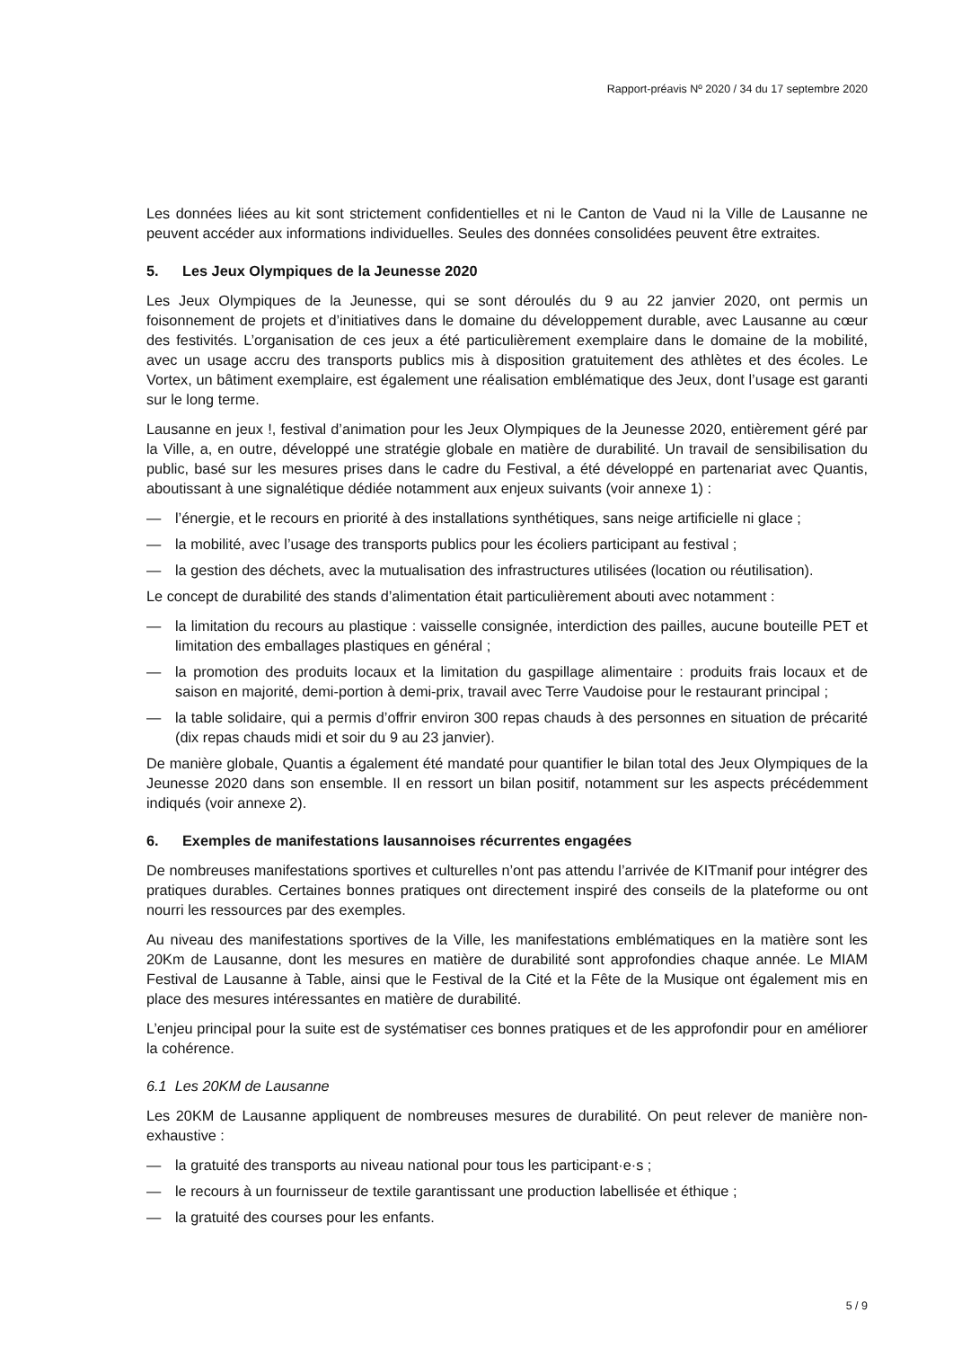Rapport-préavis Nº 2020 / 34 du 17 septembre 2020
Les données liées au kit sont strictement confidentielles et ni le Canton de Vaud ni la Ville de Lausanne ne peuvent accéder aux informations individuelles. Seules des données consolidées peuvent être extraites.
5. Les Jeux Olympiques de la Jeunesse 2020
Les Jeux Olympiques de la Jeunesse, qui se sont déroulés du 9 au 22 janvier 2020, ont permis un foisonnement de projets et d’initiatives dans le domaine du développement durable, avec Lausanne au cœur des festivités. L’organisation de ces jeux a été particulièrement exemplaire dans le domaine de la mobilité, avec un usage accru des transports publics mis à disposition gratuitement des athlètes et des écoles. Le Vortex, un bâtiment exemplaire, est également une réalisation emblématique des Jeux, dont l’usage est garanti sur le long terme.
Lausanne en jeux !, festival d’animation pour les Jeux Olympiques de la Jeunesse 2020, entièrement géré par la Ville, a, en outre, développé une stratégie globale en matière de durabilité. Un travail de sensibilisation du public, basé sur les mesures prises dans le cadre du Festival, a été développé en partenariat avec Quantis, aboutissant à une signalétique dédiée notamment aux enjeux suivants (voir annexe 1) :
— l’énergie, et le recours en priorité à des installations synthétiques, sans neige artificielle ni glace ;
— la mobilité, avec l’usage des transports publics pour les écoliers participant au festival ;
— la gestion des déchets, avec la mutualisation des infrastructures utilisées (location ou réutilisation).
Le concept de durabilité des stands d’alimentation était particulièrement abouti avec notamment :
— la limitation du recours au plastique : vaisselle consignée, interdiction des pailles, aucune bouteille PET et limitation des emballages plastiques en général ;
— la promotion des produits locaux et la limitation du gaspillage alimentaire : produits frais locaux et de saison en majorité, demi-portion à demi-prix, travail avec Terre Vaudoise pour le restaurant principal ;
— la table solidaire, qui a permis d’offrir environ 300 repas chauds à des personnes en situation de précarité (dix repas chauds midi et soir du 9 au 23 janvier).
De manière globale, Quantis a également été mandaté pour quantifier le bilan total des Jeux Olympiques de la Jeunesse 2020 dans son ensemble. Il en ressort un bilan positif, notamment sur les aspects précédemment indiqués (voir annexe 2).
6. Exemples de manifestations lausannoises récurrentes engagées
De nombreuses manifestations sportives et culturelles n’ont pas attendu l’arrivée de KITmanif pour intégrer des pratiques durables. Certaines bonnes pratiques ont directement inspiré des conseils de la plateforme ou ont nourri les ressources par des exemples.
Au niveau des manifestations sportives de la Ville, les manifestations emblématiques en la matière sont les 20Km de Lausanne, dont les mesures en matière de durabilité sont approfondies chaque année. Le MIAM Festival de Lausanne à Table, ainsi que le Festival de la Cité et la Fête de la Musique ont également mis en place des mesures intéressantes en matière de durabilité.
L’enjeu principal pour la suite est de systématiser ces bonnes pratiques et de les approfondir pour en améliorer la cohérence.
6.1 Les 20KM de Lausanne
Les 20KM de Lausanne appliquent de nombreuses mesures de durabilité. On peut relever de manière non-exhaustive :
— la gratuité des transports au niveau national pour tous les participant·e·s ;
— le recours à un fournisseur de textile garantissant une production labellisée et éthique ;
— la gratuité des courses pour les enfants.
5 / 9